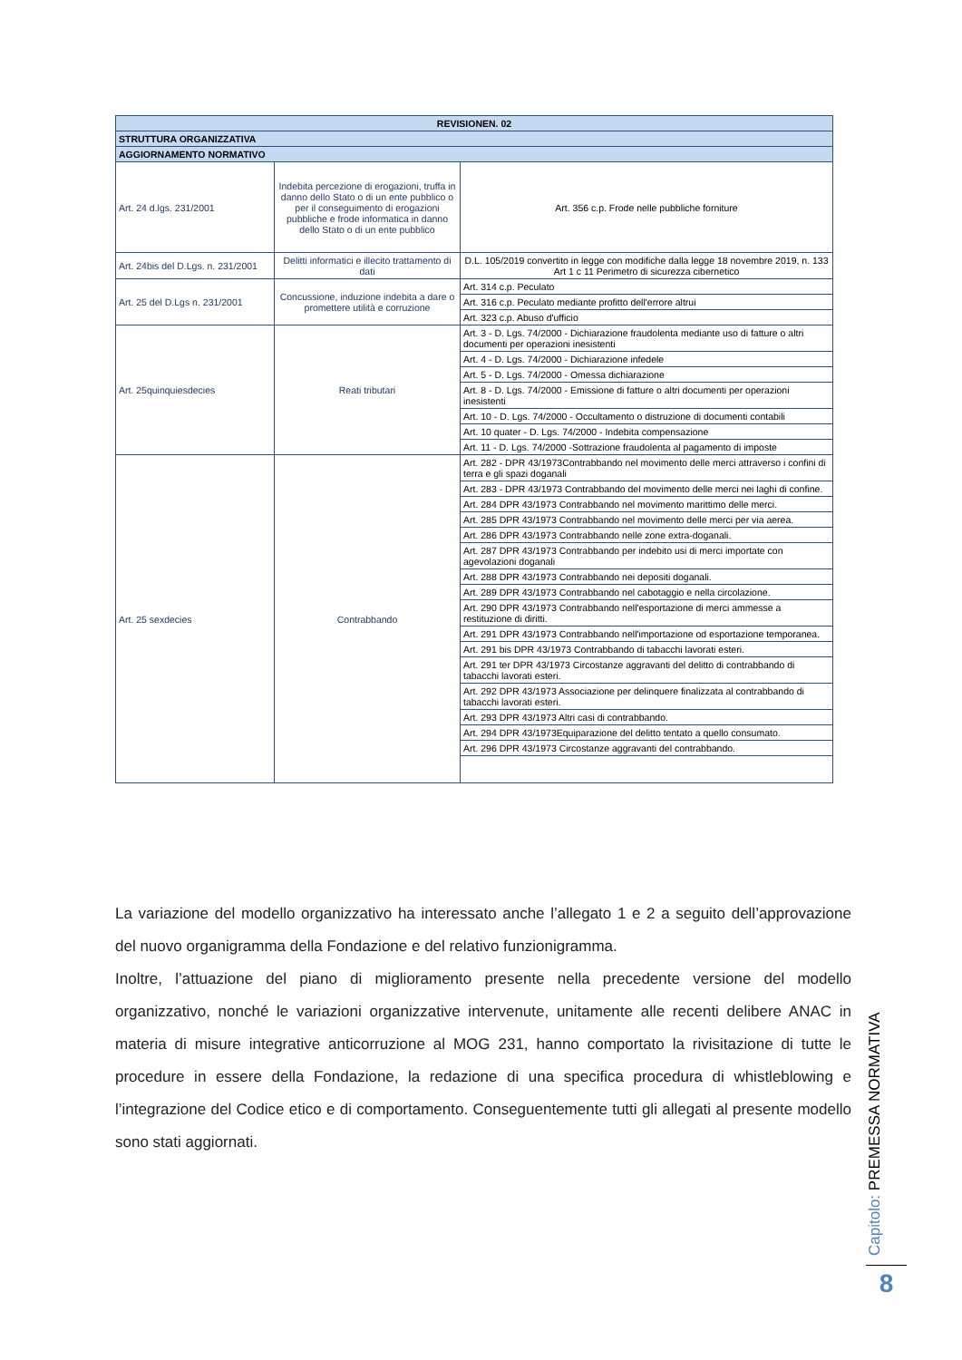| REVISIONEN. 02 | | |
| --- | --- | --- |
| STRUTTURA ORGANIZZATIVA | | |
| AGGIORNAMENTO NORMATIVO | | |
| Art. 24 d.lgs. 231/2001 | Indebita percezione di erogazioni, truffa in danno dello Stato o di un ente pubblico o per il conseguimento di erogazioni pubbliche e frode informatica in danno dello Stato o di un ente pubblico | Art. 356 c.p. Frode nelle pubbliche forniture |
| Art. 24bis del D.Lgs. n. 231/2001 | Delitti informatici e illecito trattamento di dati | D.L. 105/2019 convertito in legge con modifiche dalla legge 18 novembre 2019, n. 133 Art 1 c 11 Perimetro di sicurezza cibernetico |
| Art. 25 del D.Lgs n. 231/2001 | Concussione, induzione indebita a dare o promettere utilità e corruzione | Art. 314 c.p. Peculato |
| | | Art. 316 c.p. Peculato mediante profitto dell'errore altrui |
| | | Art. 323 c.p. Abuso d'ufficio |
| Art. 25quinquiesdecies | Reati tributari | Art. 3 - D. Lgs. 74/2000 - Dichiarazione fraudolenta mediante uso di fatture o altri documenti per operazioni inesistenti |
| | | Art. 4 - D. Lgs. 74/2000 - Dichiarazione infedele |
| | | Art. 5 - D. Lgs. 74/2000 - Omessa dichiarazione |
| | | Art. 8 - D. Lgs. 74/2000 - Emissione di fatture o altri documenti per operazioni inesistenti |
| | | Art. 10 - D. Lgs. 74/2000 - Occultamento o distruzione di documenti contabili |
| | | Art. 10 quater - D. Lgs. 74/2000 - Indebita compensazione |
| | | Art. 11 - D. Lgs. 74/2000 -Sottrazione fraudolenta al pagamento di imposte |
| Art. 25 sexdecies | Contrabbando | Art. 282 - DPR 43/1973Contrabbando nel movimento delle merci attraverso i confini di terra e gli spazi doganali |
| | | Art. 283 - DPR 43/1973 Contrabbando del movimento delle merci nei laghi di confine. |
| | | Art. 284 DPR 43/1973 Contrabbando nel movimento marittimo delle merci. |
| | | Art. 285 DPR 43/1973 Contrabbando nel movimento delle merci per via aerea. |
| | | Art. 286 DPR 43/1973 Contrabbando nelle zone extra-doganali. |
| | | Art. 287 DPR 43/1973 Contrabbando per indebito usi di merci importate con agevolazioni doganali |
| | | Art. 288 DPR 43/1973 Contrabbando nei depositi doganali. |
| | | Art. 289 DPR 43/1973 Contrabbando nel cabotaggio e nella circolazione. |
| | | Art. 290 DPR 43/1973 Contrabbando nell'esportazione di merci ammesse a restituzione di diritti. |
| | | Art. 291 DPR 43/1973 Contrabbando nell'importazione od esportazione temporanea. |
| | | Art. 291 bis DPR 43/1973 Contrabbando di tabacchi lavorati esteri. |
| | | Art. 291 ter DPR 43/1973 Circostanze aggravanti del delitto di contrabbando di tabacchi lavorati esteri. |
| | | Art. 292 DPR 43/1973 Associazione per delinquere finalizzata al contrabbando di tabacchi lavorati esteri. |
| | | Art. 293 DPR 43/1973 Altri casi di contrabbando. |
| | | Art. 294 DPR 43/1973Equiparazione del delitto tentato a quello consumato. |
| | | Art. 296 DPR 43/1973 Circostanze aggravanti del contrabbando. |
La variazione del modello organizzativo ha interessato anche l’allegato 1 e 2 a seguito dell’approvazione del nuovo organigramma della Fondazione e del relativo funzionigramma.
Inoltre, l’attuazione del piano di miglioramento presente nella precedente versione del modello organizzativo, nonché le variazioni organizzative intervenute, unitamente alle recenti delibere ANAC in materia di misure integrative anticorruzione al MOG 231, hanno comportato la rivisitazione di tutte le procedure in essere della Fondazione, la redazione di una specifica procedura di whistleblowing e l’integrazione del Codice etico e di comportamento. Conseguentemente tutti gli allegati al presente modello sono stati aggiornati.
Capitolo: PREMESSA NORMATIVA
8